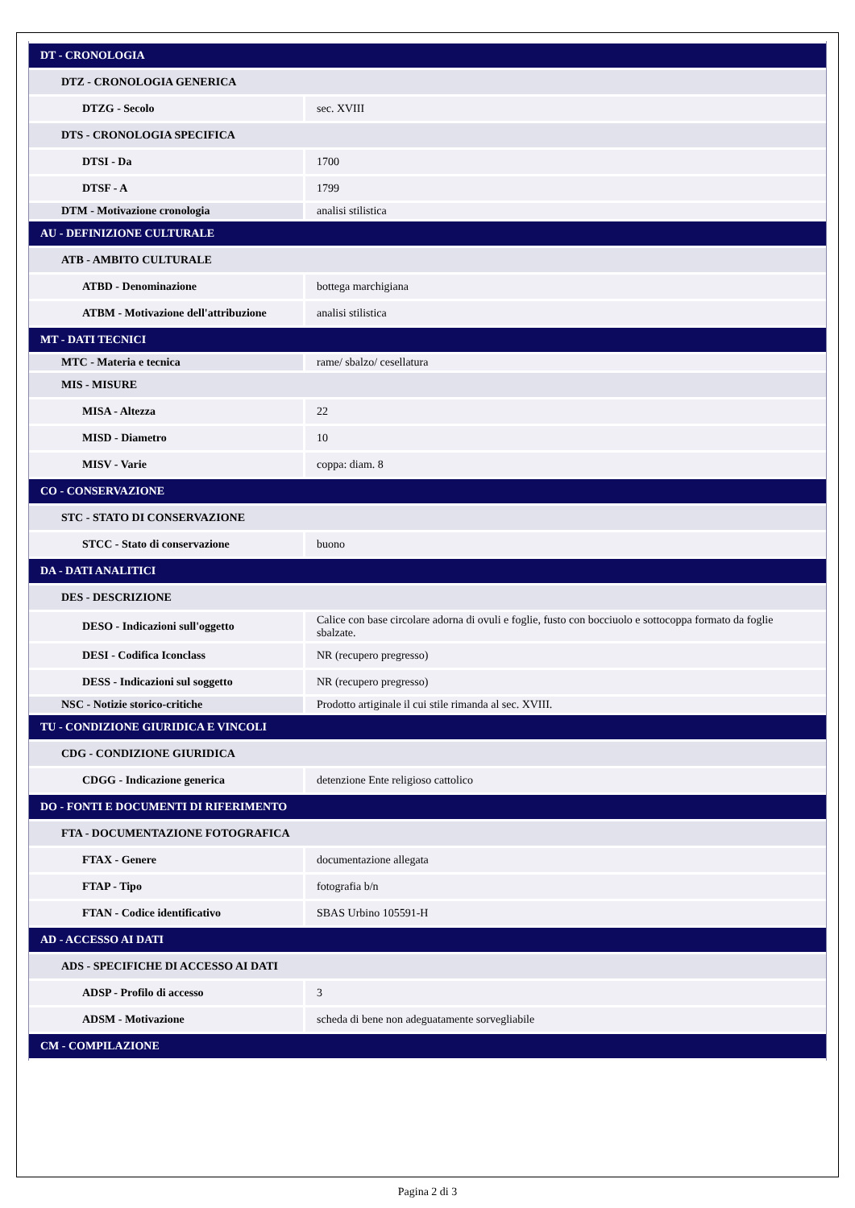| DT - CRONOLOGIA | |
| DTZ - CRONOLOGIA GENERICA | |
| DTZG - Secolo | sec. XVIII |
| DTS - CRONOLOGIA SPECIFICA | |
| DTSI - Da | 1700 |
| DTSF - A | 1799 |
| DTM - Motivazione cronologia | analisi stilistica |
| AU - DEFINIZIONE CULTURALE | |
| ATB - AMBITO CULTURALE | |
| ATBD - Denominazione | bottega marchigiana |
| ATBM - Motivazione dell'attribuzione | analisi stilistica |
| MT - DATI TECNICI | |
| MTC - Materia e tecnica | rame/ sbalzo/ cesellatura |
| MIS - MISURE | |
| MISA - Altezza | 22 |
| MISD - Diametro | 10 |
| MISV - Varie | coppa: diam. 8 |
| CO - CONSERVAZIONE | |
| STC - STATO DI CONSERVAZIONE | |
| STCC - Stato di conservazione | buono |
| DA - DATI ANALITICI | |
| DES - DESCRIZIONE | |
| DESO - Indicazioni sull'oggetto | Calice con base circolare adorna di ovuli e foglie, fusto con bocciuolo e sottocoppa formato da foglie sbalzate. |
| DESI - Codifica Iconclass | NR (recupero pregresso) |
| DESS - Indicazioni sul soggetto | NR (recupero pregresso) |
| NSC - Notizie storico-critiche | Prodotto artiginale il cui stile rimanda al sec. XVIII. |
| TU - CONDIZIONE GIURIDICA E VINCOLI | |
| CDG - CONDIZIONE GIURIDICA | |
| CDGG - Indicazione generica | detenzione Ente religioso cattolico |
| DO - FONTI E DOCUMENTI DI RIFERIMENTO | |
| FTA - DOCUMENTAZIONE FOTOGRAFICA | |
| FTAX - Genere | documentazione allegata |
| FTAP - Tipo | fotografia b/n |
| FTAN - Codice identificativo | SBAS Urbino 105591-H |
| AD - ACCESSO AI DATI | |
| ADS - SPECIFICHE DI ACCESSO AI DATI | |
| ADSP - Profilo di accesso | 3 |
| ADSM - Motivazione | scheda di bene non adeguatamente sorvegliabile |
| CM - COMPILAZIONE | |
Pagina 2 di 3